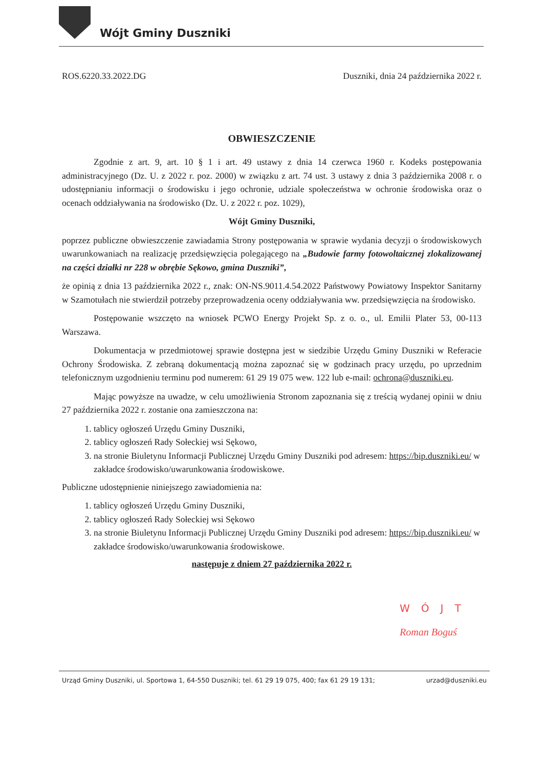Wójt Gminy Duszniki
ROS.6220.33.2022.DG Duszniki, dnia 24 października 2022 r.
OBWIESZCZENIE
Zgodnie z art. 9, art. 10 § 1 i art. 49 ustawy z dnia 14 czerwca 1960 r. Kodeks postępowania administracyjnego (Dz. U. z 2022 r. poz. 2000) w związku z art. 74 ust. 3 ustawy z dnia 3 października 2008 r. o udostępnianiu informacji o środowisku i jego ochronie, udziale społeczeństwa w ochronie środowiska oraz o ocenach oddziaływania na środowisko (Dz. U. z 2022 r. poz. 1029),
Wójt Gminy Duszniki,
poprzez publiczne obwieszczenie zawiadamia Strony postępowania w sprawie wydania decyzji o środowiskowych uwarunkowaniach na realizację przedsięwzięcia polegającego na „Budowie farmy fotowoltaicznej zlokalizowanej na części działki nr 228 w obrębie Sękowo, gmina Duszniki”,
że opinią z dnia 13 października 2022 r., znak: ON-NS.9011.4.54.2022 Państwowy Powiatowy Inspektor Sanitarny w Szamotułach nie stwierdził potrzeby przeprowadzenia oceny oddziaływania ww. przedsięwzięcia na środowisko.
Postępowanie wszczęto na wniosek PCWO Energy Projekt Sp. z o. o., ul. Emilii Plater 53, 00-113 Warszawa.
Dokumentacja w przedmiotowej sprawie dostępna jest w siedzibie Urzędu Gminy Duszniki w Referacie Ochrony Środowiska. Z zebraną dokumentacją można zapoznać się w godzinach pracy urzędu, po uprzednim telefonicznym uzgodnieniu terminu pod numerem: 61 29 19 075 wew. 122 lub e-mail: ochrona@duszniki.eu.
Mając powyższe na uwadze, w celu umożliwienia Stronom zapoznania się z treścią wydanej opinii w dniu 27 października 2022 r. zostanie ona zamieszczona na:
1. tablicy ogłoszeń Urzędu Gminy Duszniki,
2. tablicy ogłoszeń Rady Sołeckiej wsi Sękowo,
3. na stronie Biuletynu Informacji Publicznej Urzędu Gminy Duszniki pod adresem: https://bip.duszniki.eu/ w zakładce środowisko/uwarunkowania środowiskowe.
Publiczne udostępnienie niniejszego zawiadomienia na:
1. tablicy ogłoszeń Urzędu Gminy Duszniki,
2. tablicy ogłoszeń Rady Sołeckiej wsi Sękowo
3. na stronie Biuletynu Informacji Publicznej Urzędu Gminy Duszniki pod adresem: https://bip.duszniki.eu/ w zakładce środowisko/uwarunkowania środowiskowe.
następuje z dniem 27 października 2022 r.
WÓJT
Roman Boguś
Urząd Gminy Duszniki, ul. Sportowa 1, 64-550 Duszniki; tel. 61 29 19 075, 400; fax 61 29 19 131; urzad@duszniki.eu